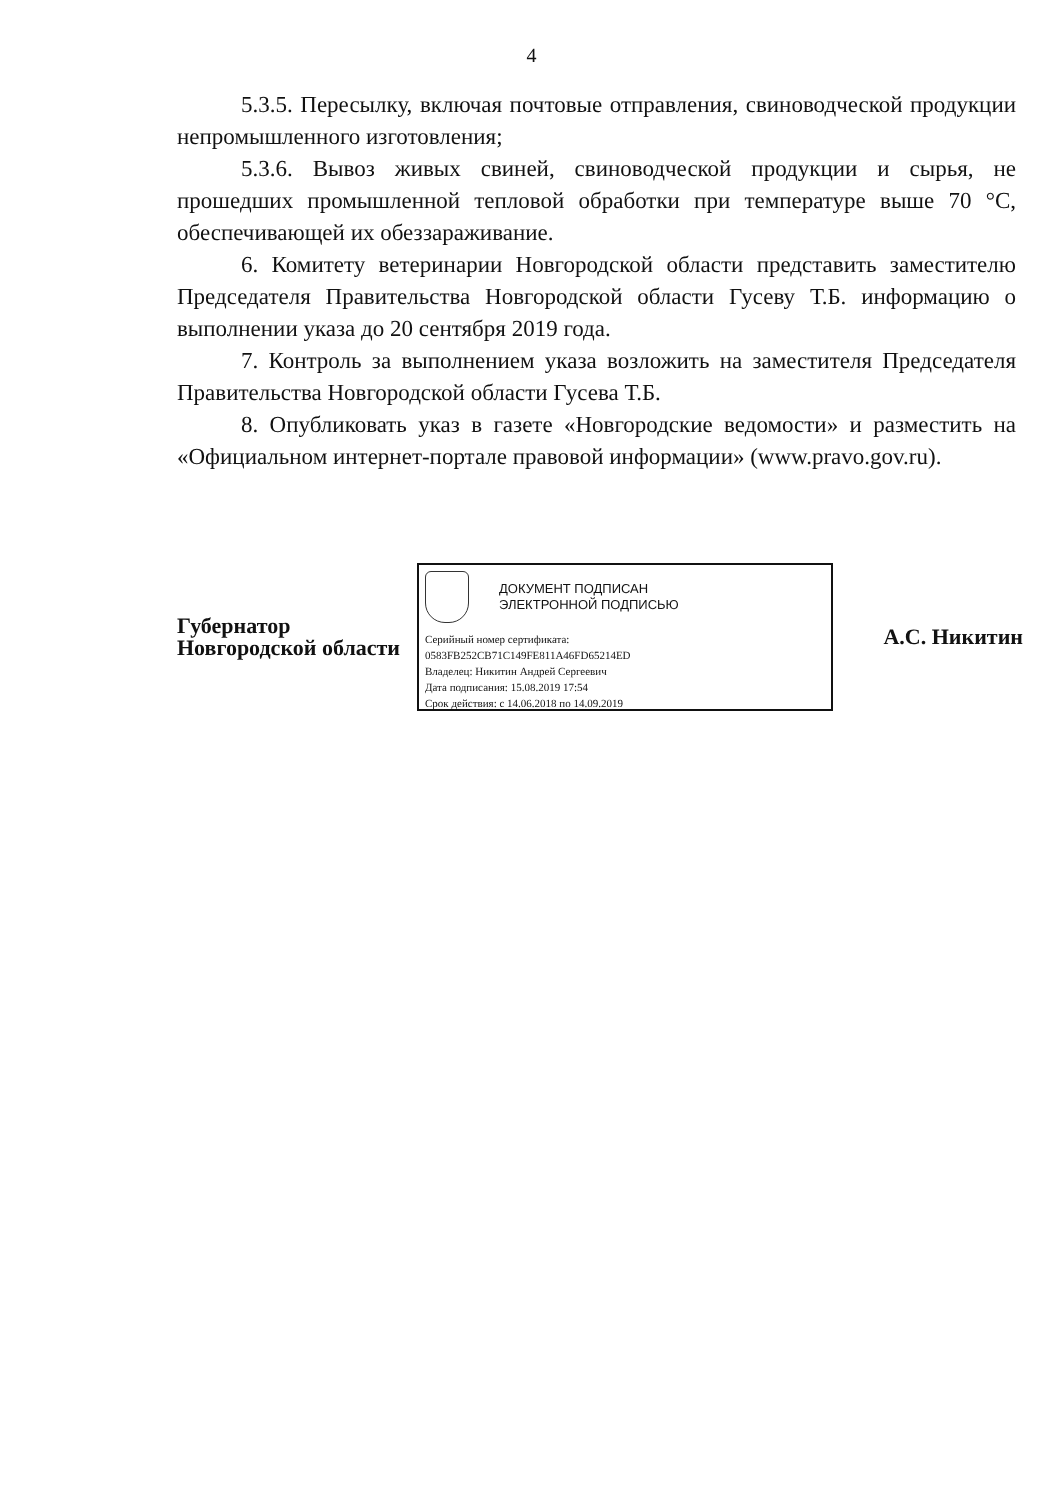4
5.3.5. Пересылку, включая почтовые отправления, свиноводческой продукции непромышленного изготовления;
5.3.6. Вывоз живых свиней, свиноводческой продукции и сырья, не прошедших промышленной тепловой обработки при температуре выше 70 °С, обеспечивающей их обеззараживание.
6. Комитету ветеринарии Новгородской области представить заместителю Председателя Правительства Новгородской области Гусеву Т.Б. информацию о выполнении указа до 20 сентября 2019 года.
7. Контроль за выполнением указа возложить на заместителя Председателя Правительства Новгородской области Гусева Т.Б.
8. Опубликовать указ в газете «Новгородские ведомости» и разместить на «Официальном интернет-портале правовой информации» (www.pravo.gov.ru).
Губернатор
Новгородской области
ДОКУМЕНТ ПОДПИСАН
ЭЛЕКТРОННОЙ ПОДПИСЬЮ
Серийный номер сертификата:
0583FB252CB71C149FE811A46FD65214ED
Владелец: Никитин Андрей Сергеевич
Дата подписания: 15.08.2019 17:54
Срок действия: с 14.06.2018 по 14.09.2019
А.С. Никитин